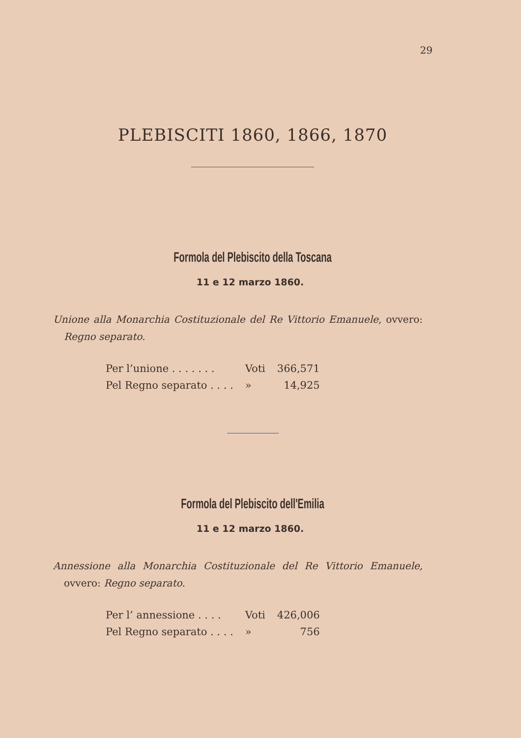29
PLEBISCITI 1860, 1866, 1870
Formola del Plebiscito della Toscana
11 e 12 marzo 1860.
Unione alla Monarchia Costituzionale del Re Vittorio Emanuele, ovvero: Regno separato.
| Per l’unione . . . . . . . | Voti | 366,571 |
| Pel Regno separato . . . . | » | 14,925 |
Formola del Plebiscito dell'Emilia
11 e 12 marzo 1860.
Annessione alla Monarchia Costituzionale del Re Vittorio Emanuele, ovvero: Regno separato.
| Per l’ annessione . . . . | Voti | 426,006 |
| Pel Regno separato . . . . | » | 756 |